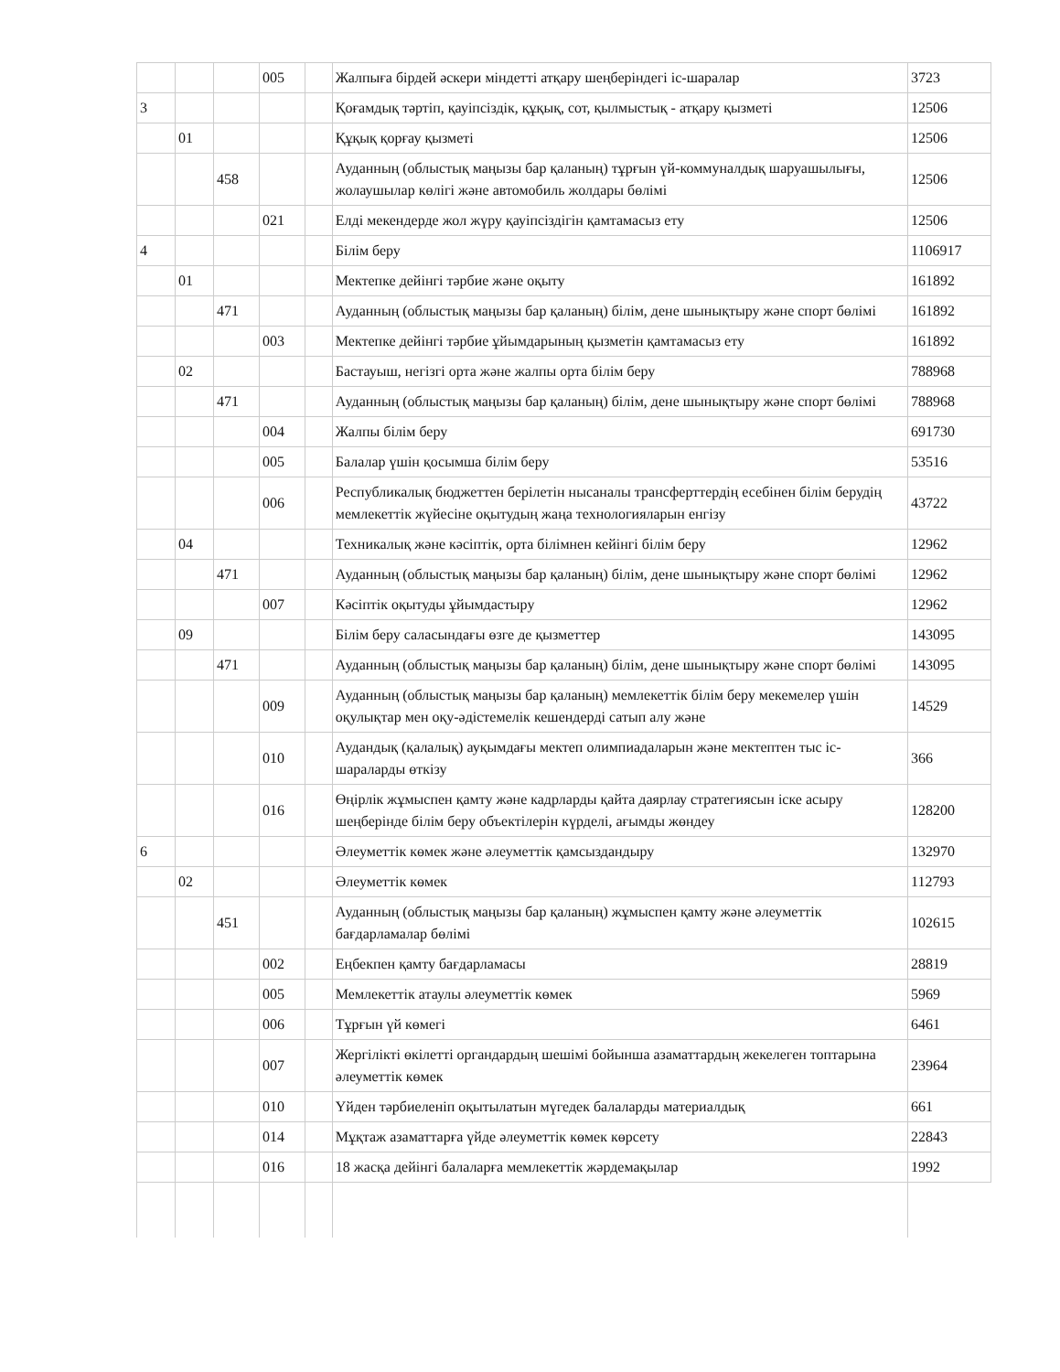| | | | 005 | | Жалпыға бірдей әскери міндетті атқару шеңберіндегі іс-шаралар | 3723 |
| 3 | | | | | Қоғамдық тәртіп, қауіпсіздік, құқық, сот, қылмыстық - атқару қызметі | 12506 |
| | 01 | | | | Құқық қорғау қызметі | 12506 |
| | | 458 | | | Ауданның (облыстық маңызы бар қаланың) тұрғын үй-коммуналдық шаруашылығы, жолаушылар көлігі және автомобиль жолдары бөлімі | 12506 |
| | | | 021 | | Елді мекендерде жол жүру қауіпсіздігін қамтамасыз ету | 12506 |
| 4 | | | | | Білім беру | 1106917 |
| | 01 | | | | Мектепке дейінгі тәрбие және оқыту | 161892 |
| | | 471 | | | Ауданның (облыстық маңызы бар қаланың) білім, дене шынықтыру және спорт бөлімі | 161892 |
| | | | 003 | | Мектепке дейінгі тәрбие ұйымдарының қызметін қамтамасыз ету | 161892 |
| | 02 | | | | Бастауыш, негізгі орта және жалпы орта білім беру | 788968 |
| | | 471 | | | Ауданның (облыстық маңызы бар қаланың) білім, дене шынықтыру және спорт бөлімі | 788968 |
| | | | 004 | | Жалпы білім беру | 691730 |
| | | | 005 | | Балалар үшін қосымша білім беру | 53516 |
| | | | 006 | | Республикалық бюджеттен берілетін нысаналы трансферттердің есебінен білім берудің мемлекеттік жүйесіне оқытудың жаңа технологияларын енгізу | 43722 |
| | 04 | | | | Техникалық және кәсіптік, орта білімнен кейінгі білім беру | 12962 |
| | | 471 | | | Ауданның (облыстық маңызы бар қаланың) білім, дене шынықтыру және спорт бөлімі | 12962 |
| | | | 007 | | Кәсіптік оқытуды ұйымдастыру | 12962 |
| | 09 | | | | Білім беру саласындағы өзге де қызметтер | 143095 |
| | | 471 | | | Ауданның (облыстық маңызы бар қаланың) білім, дене шынықтыру және спорт бөлімі | 143095 |
| | | | 009 | | Ауданның (облыстық маңызы бар қаланың) мемлекеттік білім беру мекемелер үшін оқулықтар мен оқу-әдістемелік кешендерді сатып алу және | 14529 |
| | | | 010 | | Аудандық (қалалық) ауқымдағы мектеп олимпиадаларын және мектептен тыс іс-шараларды өткізу | 366 |
| | | | 016 | | Өңірлік жұмыспен қамту және кадрларды қайта даярлау стратегиясын іске асыру шеңберінде білім беру объектілерін күрделі, ағымды жөндеу | 128200 |
| 6 | | | | | Әлеуметтік көмек және әлеуметтік қамсыздандыру | 132970 |
| | 02 | | | | Әлеуметтік көмек | 112793 |
| | | 451 | | | Ауданның (облыстық маңызы бар қаланың) жұмыспен қамту және әлеуметтік бағдарламалар бөлімі | 102615 |
| | | | 002 | | Еңбекпен қамту бағдарламасы | 28819 |
| | | | 005 | | Мемлекеттік атаулы әлеуметтік көмек | 5969 |
| | | | 006 | | Тұрғын үй көмегі | 6461 |
| | | | 007 | | Жергілікті өкілетті органдардың шешімі бойынша азаматтардың жекелеген топтарына әлеуметтік көмек | 23964 |
| | | | 010 | | Үйден тәрбиеленіп оқытылатын мүгедек балаларды материалдық | 661 |
| | | | 014 | | Мұқтаж азаматтарға үйде әлеуметтік көмек көрсету | 22843 |
| | | | 016 | | 18 жасқа дейінгі балаларға мемлекеттік жәрдемақылар | 1992 |